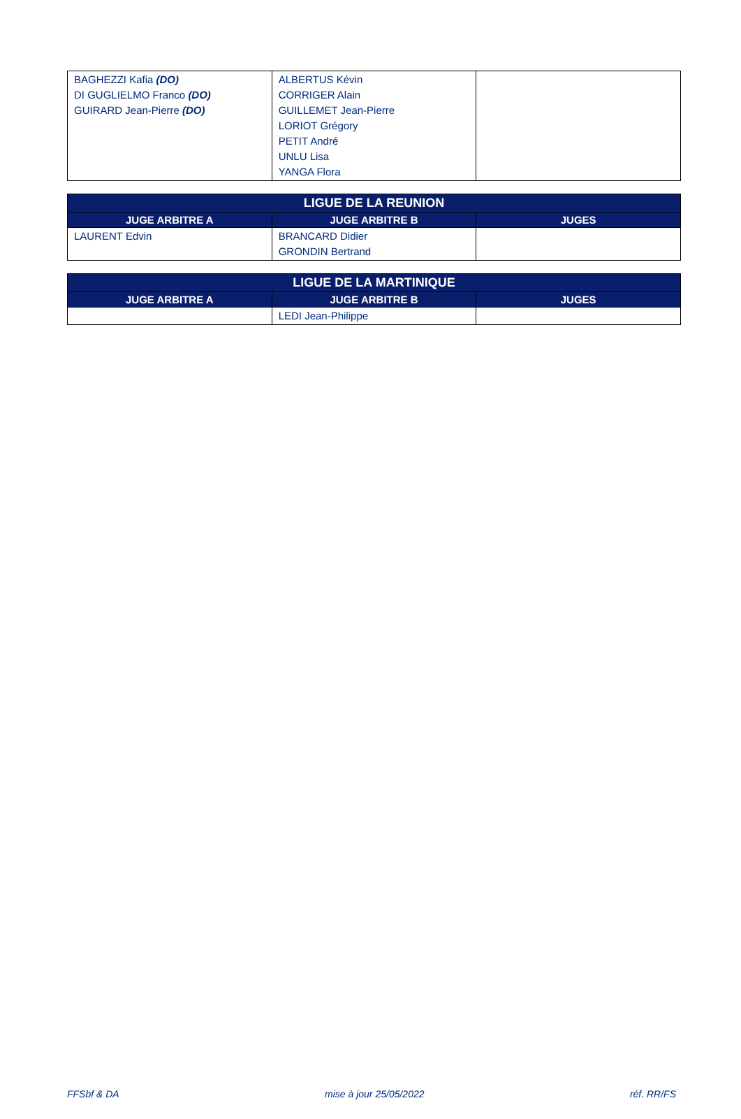| BAGHEZZI Kafia (DO) DI GUGLIELMO Franco (DO) GUIRARD Jean-Pierre (DO) | ALBERTUS Kévin CORRIGER Alain GUILLEMET Jean-Pierre LORIOT Grégory PETIT André UNLU Lisa YANGA Flora | |
| LIGUE DE LA REUNION | | |
| --- | --- | --- |
| JUGE ARBITRE A | JUGE ARBITRE B | JUGES |
| LAURENT Edvin | BRANCARD Didier GRONDIN Bertrand | |
| LIGUE DE LA MARTINIQUE | | |
| --- | --- | --- |
| JUGE ARBITRE A | JUGE ARBITRE B | JUGES |
| | LEDI Jean-Philippe | |
FFSbf & DA mise à jour 25/05/2022 réf. RR/FS